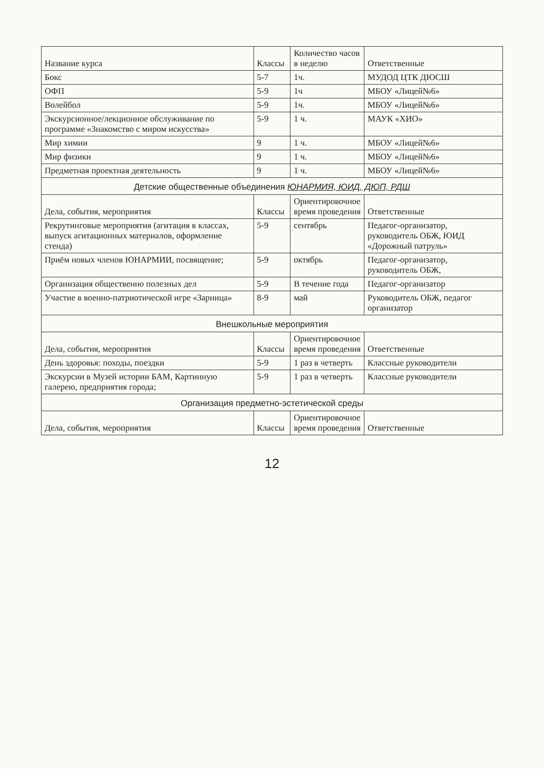| Название курса | Классы | Количество часов в неделю | Ответственные |
| --- | --- | --- | --- |
| Бокс | 5-7 | 1ч. | МУДОД ЦТК ДЮСШ |
| ОФП | 5-9 | 1ч | МБОУ «Лицей№6» |
| Волейбол | 5-9 | 1ч. | МБОУ «Лицей№6» |
| Экскурсионное/лекционное обслуживание по программе «Знакомство с миром искусства» | 5-9 | 1 ч. | МАУК «ХИО» |
| Мир химии | 9 | 1 ч. | МБОУ «Лицей№6» |
| Мир физики | 9 | 1 ч. | МБОУ «Лицей№6» |
| Предметная проектная деятельность | 9 | 1 ч. | МБОУ «Лицей№6» |
Детские общественные объединения ЮНАРМИЯ, ЮИД, ДЮП, РДШ
| Дела, события, мероприятия | Классы | Ориентировочное время проведения | Ответственные |
| --- | --- | --- | --- |
| Рекрутинговые мероприятия (агитация в классах, выпуск агитационных материалов, оформление стенда) | 5-9 | сентябрь | Педагог-организатор, руководитель ОБЖ, ЮИД «Дорожный патруль» |
| Приём новых членов ЮНАРМИИ, посвящение; | 5-9 | октябрь | Педагог-организатор, руководитель ОБЖ, |
| Организация общественно полезных дел | 5-9 | В течение года | Педагог-организатор |
| Участие в военно-патриотической игре «Зарница» | 8-9 | май | Руководитель ОБЖ, педагог организатор |
Внешкольные мероприятия
| Дела, события, мероприятия | Классы | Ориентировочное время проведения | Ответственные |
| --- | --- | --- | --- |
| День здоровья: походы, поездки | 5-9 | 1 раз в четверть | Классные руководители |
| Экскурсии в Музей истории БАМ, Картинную галерею, предприятия города; | 5-9 | 1 раз в четверть | Классные руководители |
Организация предметно-эстетической среды
| Дела, события, мероприятия | Классы | Ориентировочное время проведения | Ответственные |
| --- | --- | --- | --- |
12